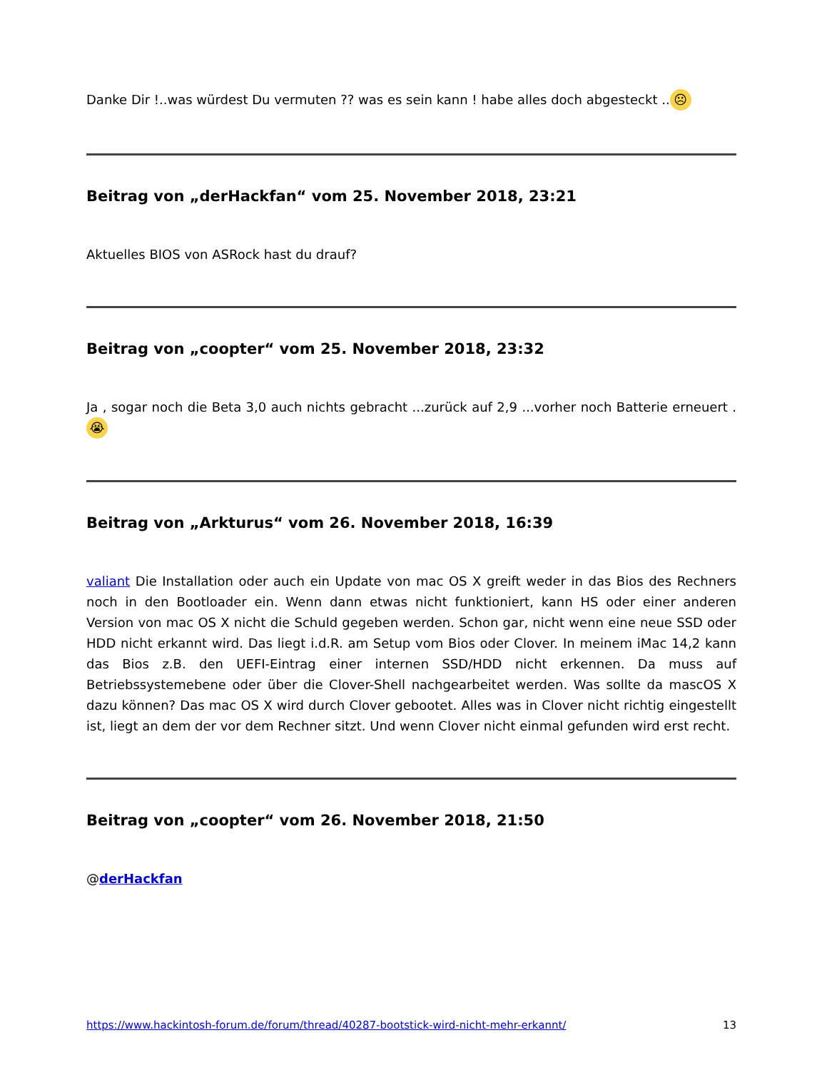Danke Dir !..was würdest Du vermuten ?? was es sein kann ! habe alles doch abgesteckt .. ☹
Beitrag von „derHackfan“ vom 25. November 2018, 23:21
Aktuelles BIOS von ASRock hast du drauf?
Beitrag von „coopter“ vom 25. November 2018, 23:32
Ja , sogar noch die Beta 3,0 auch nichts gebracht ...zurück auf 2,9 ...vorher noch Batterie erneuert . 😭
Beitrag von „Arkturus“ vom 26. November 2018, 16:39
valiant Die Installation oder auch ein Update von mac OS X greift weder in das Bios des Rechners noch in den Bootloader ein. Wenn dann etwas nicht funktioniert, kann HS oder einer anderen Version von mac OS X nicht die Schuld gegeben werden. Schon gar, nicht wenn eine neue SSD oder HDD nicht erkannt wird. Das liegt i.d.R. am Setup vom Bios oder Clover. In meinem iMac 14,2 kann das Bios z.B. den UEFI-Eintrag einer internen SSD/HDD nicht erkennen. Da muss auf Betriebssystemebene oder über die Clover-Shell nachgearbeitet werden. Was sollte da mascOS X dazu können? Das mac OS X wird durch Clover gebootet. Alles was in Clover nicht richtig eingestellt ist, liegt an dem der vor dem Rechner sitzt. Und wenn Clover nicht einmal gefunden wird erst recht.
Beitrag von „coopter“ vom 26. November 2018, 21:50
@derHackfan
https://www.hackintosh-forum.de/forum/thread/40287-bootstick-wird-nicht-mehr-erkannt/ 13